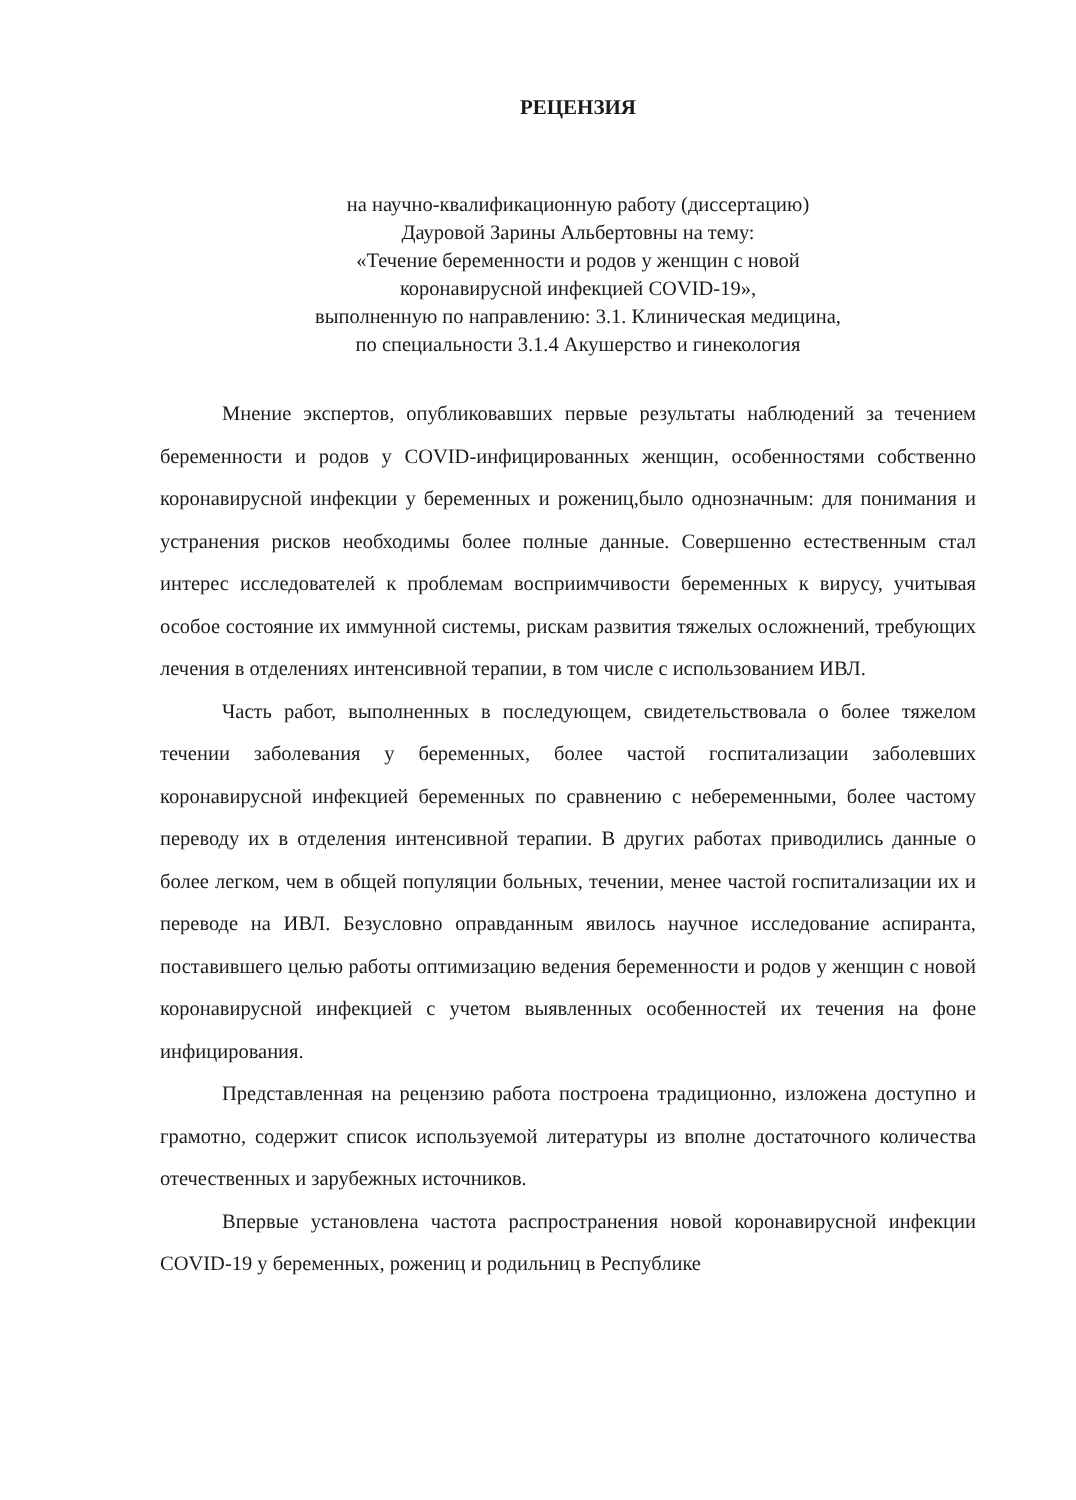РЕЦЕНЗИЯ
на научно-квалификационную работу (диссертацию)
Дауровой Зарины Альбертовны на тему:
«Течение беременности и родов у женщин с новой
коронавирусной инфекцией COVID-19»,
выполненную по направлению: 3.1. Клиническая медицина,
по специальности 3.1.4 Акушерство и гинекология
Мнение экспертов, опубликовавших первые результаты наблюдений за течением беременности и родов у COVID-инфицированных женщин, особенностями собственно коронавирусной инфекции у беременных и рожениц,было однозначным: для понимания и устранения рисков необходимы более полные данные. Совершенно естественным стал интерес исследователей к проблемам восприимчивости беременных к вирусу, учитывая особое состояние их иммунной системы, рискам развития тяжелых осложнений, требующих лечения в отделениях интенсивной терапии, в том числе с использованием ИВЛ.
Часть работ, выполненных в последующем, свидетельствовала о более тяжелом течении заболевания у беременных, более частой госпитализации заболевших коронавирусной инфекцией беременных по сравнению с небеременными, более частому переводу их в отделения интенсивной терапии. В других работах приводились данные о более легком, чем в общей популяции больных, течении, менее частой госпитализации их и переводе на ИВЛ. Безусловно оправданным явилось научное исследование аспиранта, поставившего целью работы оптимизацию ведения беременности и родов у женщин с новой коронавирусной инфекцией с учетом выявленных особенностей их течения на фоне инфицирования.
Представленная на рецензию работа построена традиционно, изложена доступно и грамотно, содержит список используемой литературы из вполне достаточного количества отечественных и зарубежных источников.
Впервые установлена частота распространения новой коронавирусной инфекции COVID-19 у беременных, рожениц и родильниц в Республике